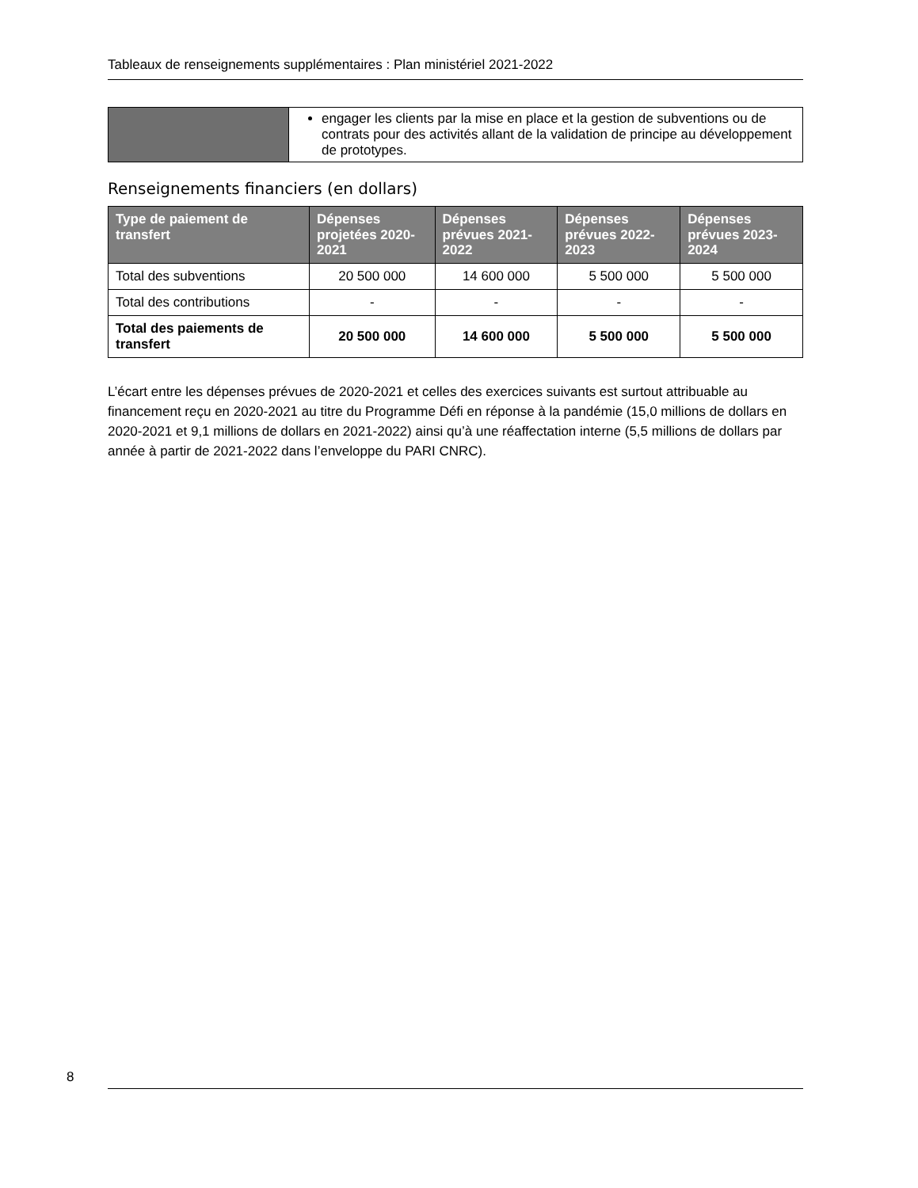Tableaux de renseignements supplémentaires : Plan ministériel 2021-2022
| | engager les clients par la mise en place et la gestion de subventions ou de contrats pour des activités allant de la validation de principe au développement de prototypes. |
Renseignements financiers (en dollars)
| Type de paiement de transfert | Dépenses projetées 2020-2021 | Dépenses prévues 2021-2022 | Dépenses prévues 2022-2023 | Dépenses prévues 2023-2024 |
| --- | --- | --- | --- | --- |
| Total des subventions | 20 500 000 | 14 600 000 | 5 500 000 | 5 500 000 |
| Total des contributions | - | - | - | - |
| Total des paiements de transfert | 20 500 000 | 14 600 000 | 5 500 000 | 5 500 000 |
L’écart entre les dépenses prévues de 2020-2021 et celles des exercices suivants est surtout attribuable au financement reçu en 2020-2021 au titre du Programme Défi en réponse à la pandémie (15,0 millions de dollars en 2020-2021 et 9,1 millions de dollars en 2021-2022) ainsi qu’à une réaffectation interne (5,5 millions de dollars par année à partir de 2021-2022 dans l’enveloppe du PARI CNRC).
8